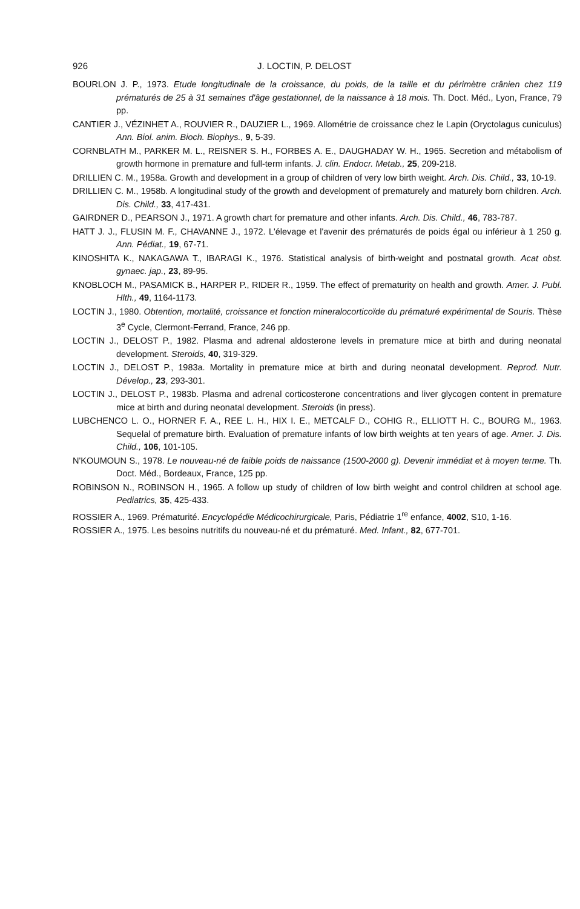926 J. LOCTIN, P. DELOST
BOURLON J. P., 1973. Etude longitudinale de la croissance, du poids, de la taille et du périmètre crânien chez 119 prématurés de 25 à 31 semaines d'âge gestationnel, de la naissance à 18 mois. Th. Doct. Méd., Lyon, France, 79 pp.
CANTIER J., VÉZINHET A., ROUVIER R., DAUZIER L., 1969. Allométrie de croissance chez le Lapin (Oryctolagus cuniculus) Ann. Biol. anim. Bioch. Biophys., 9, 5-39.
CORNBLATH M., PARKER M. L., REISNER S. H., FORBES A. E., DAUGHADAY W. H., 1965. Secretion and métabolism of growth hormone in premature and full-term infants. J. clin. Endocr. Metab., 25, 209-218.
DRILLIEN C. M., 1958a. Growth and development in a group of children of very low birth weight. Arch. Dis. Child., 33, 10-19.
DRILLIEN C. M., 1958b. A longitudinal study of the growth and development of prematurely and maturely born children. Arch. Dis. Child., 33, 417-431.
GAIRDNER D., PEARSON J., 1971. A growth chart for premature and other infants. Arch. Dis. Child., 46, 783-787.
HATT J. J., FLUSIN M. F., CHAVANNE J., 1972. L'élevage et l'avenir des prématurés de poids égal ou inférieur à 1 250 g. Ann. Pédiat., 19, 67-71.
KINOSHITA K., NAKAGAWA T., IBARAGI K., 1976. Statistical analysis of birth-weight and postnatal growth. Acat obst. gynaec. jap., 23, 89-95.
KNOBLOCH M., PASAMICK B., HARPER P., RIDER R., 1959. The effect of prematurity on health and growth. Amer. J. Publ. Hlth., 49, 1164-1173.
LOCTIN J., 1980. Obtention, mortalité, croissance et fonction mineralocorticoïde du prématuré expérimental de Souris. Thèse 3<sup>e</sup> Cycle, Clermont-Ferrand, France, 246 pp.
LOCTIN J., DELOST P., 1982. Plasma and adrenal aldosterone levels in premature mice at birth and during neonatal development. Steroids, 40, 319-329.
LOCTIN J., DELOST P., 1983a. Mortality in premature mice at birth and during neonatal development. Reprod. Nutr. Dévelop., 23, 293-301.
LOCTIN J., DELOST P., 1983b. Plasma and adrenal corticosterone concentrations and liver glycogen content in premature mice at birth and during neonatal development. Steroids (in press).
LUBCHENCO L. O., HORNER F. A., REE L. H., HIX I. E., METCALF D., COHIG R., ELLIOTT H. C., BOURG M., 1963. Sequelal of premature birth. Evaluation of premature infants of low birth weights at ten years of age. Amer. J. Dis. Child., 106, 101-105.
N'KOUMOUN S., 1978. Le nouveau-né de faible poids de naissance (1500-2000 g). Devenir immédiat et à moyen terme. Th. Doct. Méd., Bordeaux, France, 125 pp.
ROBINSON N., ROBINSON H., 1965. A follow up study of children of low birth weight and control children at school age. Pediatrics, 35, 425-433.
ROSSIER A., 1969. Prématurité. Encyclopédie Médicochirurgicale, Paris, Pédiatrie 1<sup>re</sup> enfance, 4002, S10, 1-16.
ROSSIER A., 1975. Les besoins nutritifs du nouveau-né et du prématuré. Med. Infant., 82, 677-701.